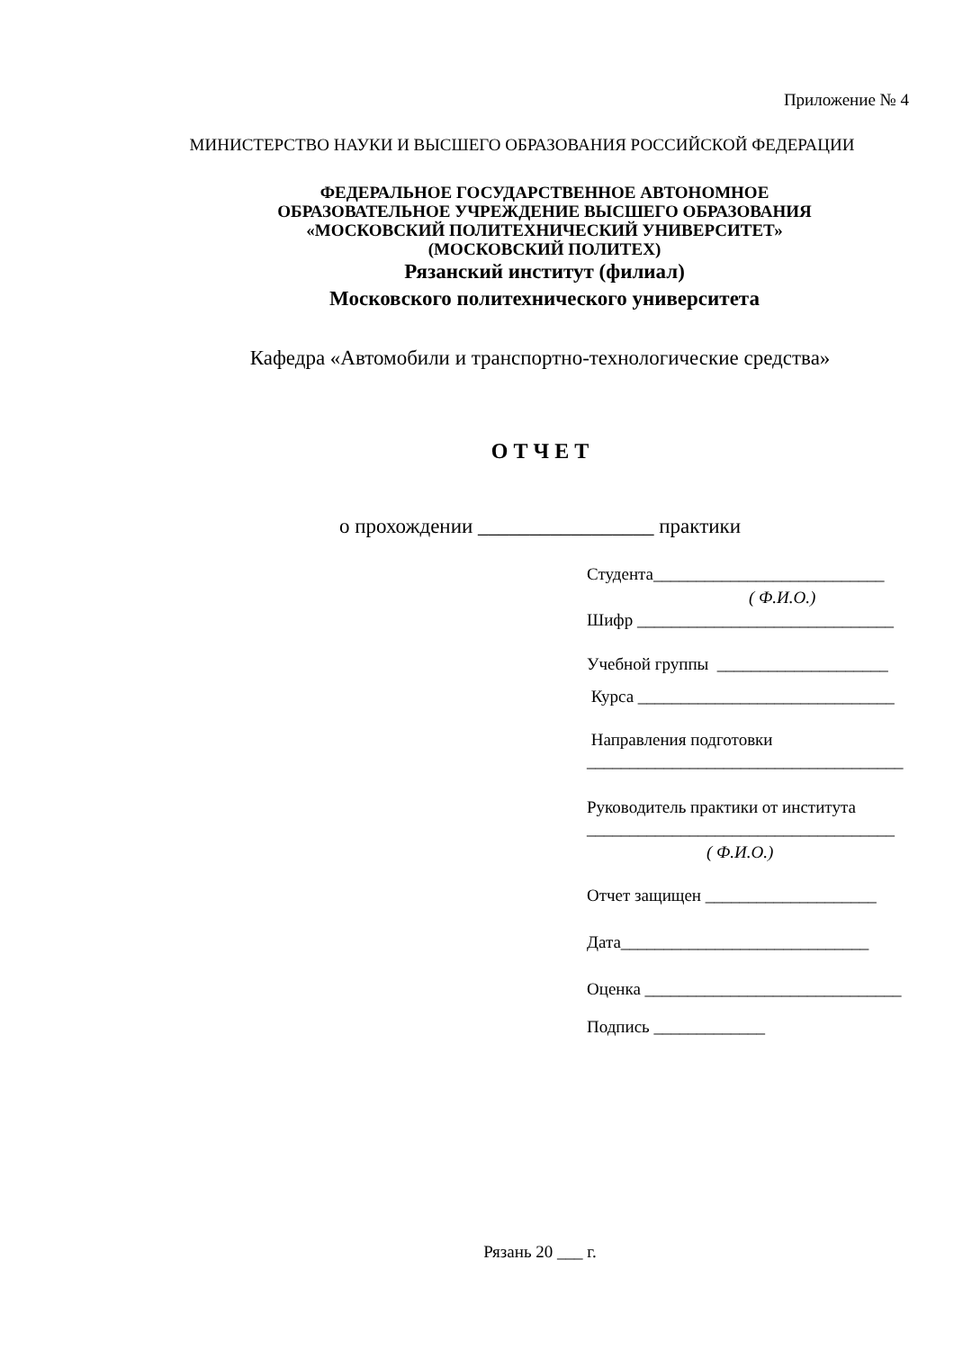Приложение № 4
МИНИСТЕРСТВО НАУКИ И ВЫСШЕГО ОБРАЗОВАНИЯ РОССИЙСКОЙ ФЕДЕРАЦИИ
ФЕДЕРАЛЬНОЕ ГОСУДАРСТВЕННОЕ АВТОНОМНОЕ
ОБРАЗОВАТЕЛЬНОЕ УЧРЕЖДЕНИЕ ВЫСШЕГО ОБРАЗОВАНИЯ
«МОСКОВСКИЙ ПОЛИТЕХНИЧЕСКИЙ УНИВЕРСИТЕТ»
(МОСКОВСКИЙ ПОЛИТЕХ)
Рязанский институт (филиал)
Московского политехнического университета
Кафедра «Автомобили и транспортно-технологические средства»
О Т Ч Е Т
о прохождении _________________ практики
Студента___________________________
( Ф.И.О.)
Шифр ______________________________
Учебной группы ____________________
Курса ______________________________
Направления подготовки
_____________________________________
Руководитель практики от института
____________________________________
( Ф.И.О.)
Отчет защищен ____________________
Дата_____________________________
Оценка ______________________________
Подпись _____________
Рязань 20 ___ г.